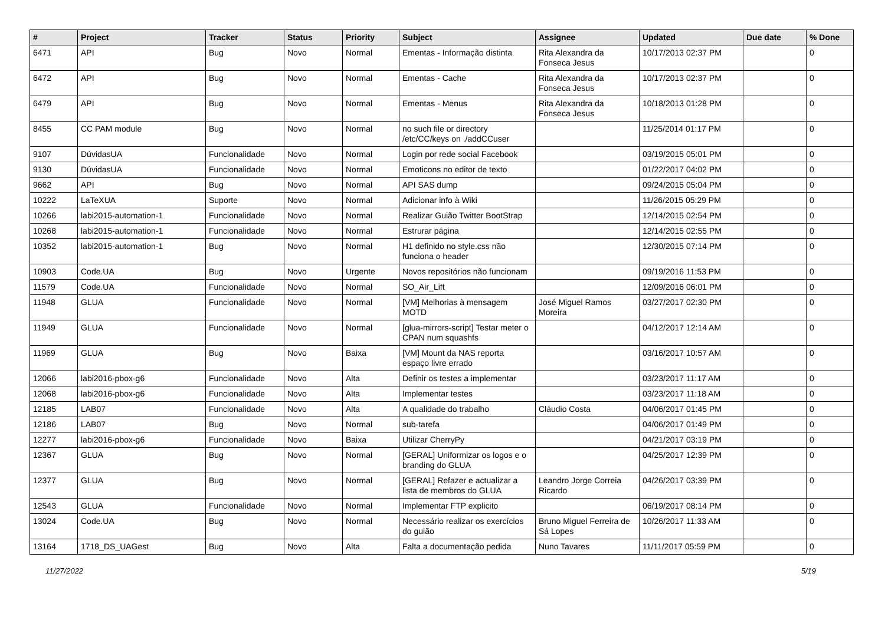| # | Project | Tracker | Status | Priority | Subject | Assignee | Updated | Due date | % Done |
| --- | --- | --- | --- | --- | --- | --- | --- | --- | --- |
| 6471 | API | Bug | Novo | Normal | Ementas - Informação distinta | Rita Alexandra da Fonseca Jesus | 10/17/2013 02:37 PM | | 0 |
| 6472 | API | Bug | Novo | Normal | Ementas - Cache | Rita Alexandra da Fonseca Jesus | 10/17/2013 02:37 PM | | 0 |
| 6479 | API | Bug | Novo | Normal | Ementas - Menus | Rita Alexandra da Fonseca Jesus | 10/18/2013 01:28 PM | | 0 |
| 8455 | CC PAM module | Bug | Novo | Normal | no such file or directory /etc/CC/keys on ./addCCuser | | 11/25/2014 01:17 PM | | 0 |
| 9107 | DúvidasUA | Funcionalidade | Novo | Normal | Login por rede social Facebook | | 03/19/2015 05:01 PM | | 0 |
| 9130 | DúvidasUA | Funcionalidade | Novo | Normal | Emoticons no editor de texto | | 01/22/2017 04:02 PM | | 0 |
| 9662 | API | Bug | Novo | Normal | API SAS dump | | 09/24/2015 05:04 PM | | 0 |
| 10222 | LaTeXUA | Suporte | Novo | Normal | Adicionar info à Wiki | | 11/26/2015 05:29 PM | | 0 |
| 10266 | labi2015-automation-1 | Funcionalidade | Novo | Normal | Realizar Guião Twitter BootStrap | | 12/14/2015 02:54 PM | | 0 |
| 10268 | labi2015-automation-1 | Funcionalidade | Novo | Normal | Estrurar página | | 12/14/2015 02:55 PM | | 0 |
| 10352 | labi2015-automation-1 | Bug | Novo | Normal | H1 definido no style.css não funciona o header | | 12/30/2015 07:14 PM | | 0 |
| 10903 | Code.UA | Bug | Novo | Urgente | Novos repositórios não funcionam | | 09/19/2016 11:53 PM | | 0 |
| 11579 | Code.UA | Funcionalidade | Novo | Normal | SO_Air_Lift | | 12/09/2016 06:01 PM | | 0 |
| 11948 | GLUA | Funcionalidade | Novo | Normal | [VM] Melhorias à mensagem MOTD | José Miguel Ramos Moreira | 03/27/2017 02:30 PM | | 0 |
| 11949 | GLUA | Funcionalidade | Novo | Normal | [glua-mirrors-script] Testar meter o CPAN num squashfs | | 04/12/2017 12:14 AM | | 0 |
| 11969 | GLUA | Bug | Novo | Baixa | [VM] Mount da NAS reporta espaço livre errado | | 03/16/2017 10:57 AM | | 0 |
| 12066 | labi2016-pbox-g6 | Funcionalidade | Novo | Alta | Definir os testes a implementar | | 03/23/2017 11:17 AM | | 0 |
| 12068 | labi2016-pbox-g6 | Funcionalidade | Novo | Alta | Implementar testes | | 03/23/2017 11:18 AM | | 0 |
| 12185 | LAB07 | Funcionalidade | Novo | Alta | A qualidade do trabalho | Cláudio Costa | 04/06/2017 01:45 PM | | 0 |
| 12186 | LAB07 | Bug | Novo | Normal | sub-tarefa | | 04/06/2017 01:49 PM | | 0 |
| 12277 | labi2016-pbox-g6 | Funcionalidade | Novo | Baixa | Utilizar CherryPy | | 04/21/2017 03:19 PM | | 0 |
| 12367 | GLUA | Bug | Novo | Normal | [GERAL] Uniformizar os logos e o branding do GLUA | | 04/25/2017 12:39 PM | | 0 |
| 12377 | GLUA | Bug | Novo | Normal | [GERAL] Refazer e actualizar a lista de membros do GLUA | Leandro Jorge Correia Ricardo | 04/26/2017 03:39 PM | | 0 |
| 12543 | GLUA | Funcionalidade | Novo | Normal | Implementar FTP explicito | | 06/19/2017 08:14 PM | | 0 |
| 13024 | Code.UA | Bug | Novo | Normal | Necessário realizar os exercícios do guião | Bruno Miguel Ferreira de Sá Lopes | 10/26/2017 11:33 AM | | 0 |
| 13164 | 1718_DS_UAGest | Bug | Novo | Alta | Falta a documentação pedida | Nuno Tavares | 11/11/2017 05:59 PM | | 0 |
11/27/2022 5/19